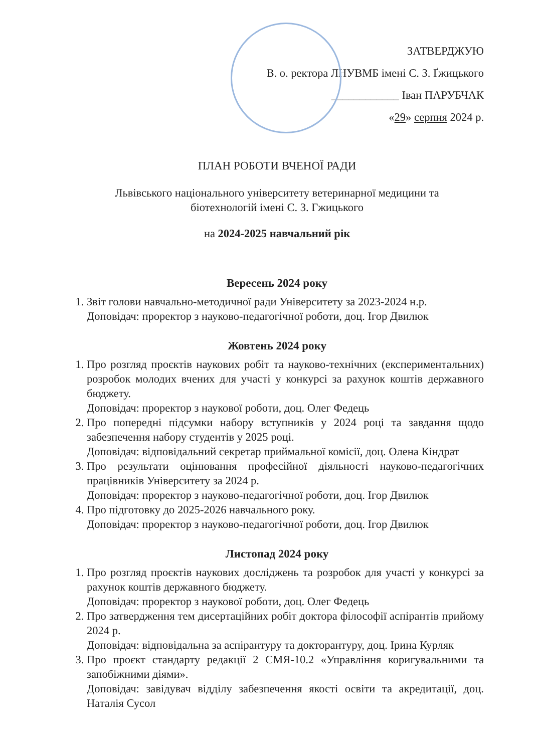ЗАТВЕРДЖУЮ
В. о. ректора ЛНУВМБ імені С. З. Ґжицького
____________ Іван ПАРУБЧАК
«29» серпня 2024 р.
ПЛАН РОБОТИ ВЧЕНОЇ РАДИ
Львівського національного університету ветеринарної медицини та
біотехнологій імені С. З. Гжицького
на 2024-2025 навчальний рік
Вересень 2024 року
1. Звіт голови навчально-методичної ради Університету за 2023-2024 н.р.
Доповідач: проректор з науково-педагогічної роботи, доц. Ігор Двилюк
Жовтень 2024 року
1. Про розгляд проєктів наукових робіт та науково-технічних (експериментальних) розробок молодих вчених для участі у конкурсі за рахунок коштів державного бюджету.
Доповідач: проректор з наукової роботи, доц. Олег Федець
2. Про попередні підсумки набору вступників у 2024 році та завдання щодо забезпечення набору студентів у 2025 році.
Доповідач: відповідальний секретар приймальної комісії, доц. Олена Кіндрат
3. Про результати оцінювання професійної діяльності науково-педагогічних працівників Університету за 2024 р.
Доповідач: проректор з науково-педагогічної роботи, доц. Ігор Двилюк
4. Про підготовку до 2025-2026 навчального року.
Доповідач: проректор з науково-педагогічної роботи, доц. Ігор Двилюк
Листопад 2024 року
1. Про розгляд проєктів наукових досліджень та розробок для участі у конкурсі за рахунок коштів державного бюджету.
Доповідач: проректор з наукової роботи, доц. Олег Федець
2. Про затвердження тем дисертаційних робіт доктора філософії аспірантів прийому 2024 р.
Доповідач: відповідальна за аспірантуру та докторантуру, доц. Ірина Курляк
3. Про проєкт стандарту редакції 2 СМЯ-10.2 «Управління коригувальними та запобіжними діями».
Доповідач: завідувач відділу забезпечення якості освіти та акредитації, доц. Наталія Сусол